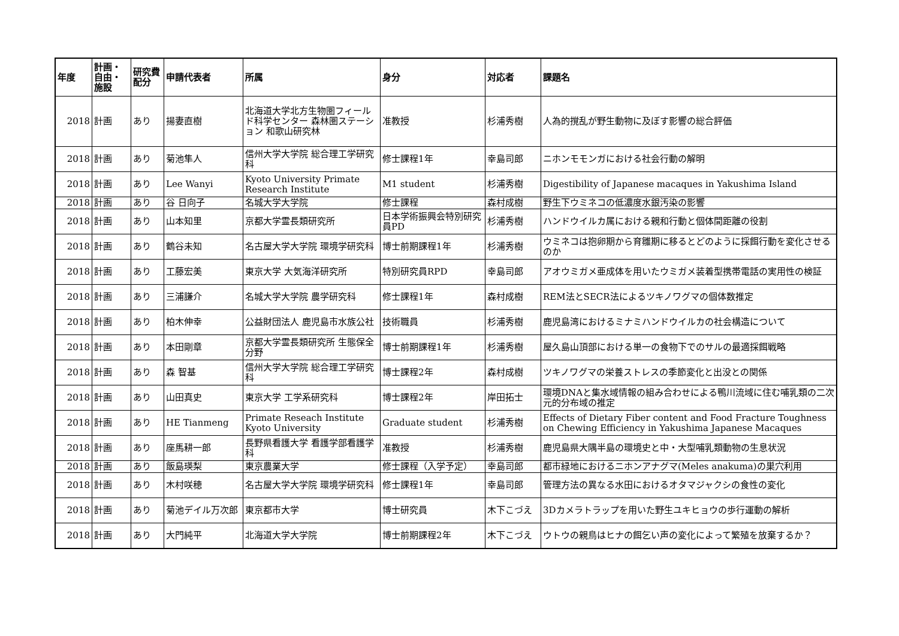| 年度 | 計画・自由・施設 | 研究費配分 | 申請代表者 | 所属 | 身分 | 対応者 | 課題名 |
| --- | --- | --- | --- | --- | --- | --- | --- |
| 2018 | 計画 | あり | 揚妻直樹 | 北海道大学北方生物圏フィールド科学センター 森林圏ステーション 和歌山研究林 | 准教授 | 杉浦秀樹 | 人為的撹乱が野生動物に及ぼす影響の総合評価 |
| 2018 | 計画 | あり | 菊池隼人 | 信州大学大学院 総合理工学研究科 | 修士課程1年 | 幸島司郎 | ニホンモモンガにおける社会行動の解明 |
| 2018 | 計画 | あり | Lee Wanyi | Kyoto University Primate Research Institute | M1 student | 杉浦秀樹 | Digestibility of Japanese macaques in Yakushima Island |
| 2018 | 計画 | あり | 谷 日向子 | 名城大学大学院 | 修士課程 | 森村成樹 | 野生下ウミネコの低濃度水銀汚染の影響 |
| 2018 | 計画 | あり | 山本知里 | 京都大学霊長類研究所 | 日本学術振興会特別研究員PD | 杉浦秀樹 | ハンドウイルカ属における親和行動と個体間距離の役割 |
| 2018 | 計画 | あり | 鶴谷未知 | 名古屋大学大学院 環境学研究科 | 博士前期課程1年 | 杉浦秀樹 | ウミネコは抱卵期から育雛期に移るとどのように採餌行動を変化させるのか |
| 2018 | 計画 | あり | 工藤宏美 | 東京大学 大気海洋研究所 | 特別研究員RPD | 幸島司郎 | アオウミガメ亜成体を用いたウミガメ装着型携帯電話の実用性の検証 |
| 2018 | 計画 | あり | 三浦謙介 | 名城大学大学院 農学研究科 | 修士課程1年 | 森村成樹 | REM法とSECR法によるツキノワグマの個体数推定 |
| 2018 | 計画 | あり | 柏木伸幸 | 公益財団法人 鹿児島市水族公社 | 技術職員 | 杉浦秀樹 | 鹿児島湾におけるミナミハンドウイルカの社会構造について |
| 2018 | 計画 | あり | 本田剛章 | 京都大学霊長類研究所 生態保全分野 | 博士前期課程1年 | 杉浦秀樹 | 屋久島山頂部における単一の食物下でのサルの最適採餌戦略 |
| 2018 | 計画 | あり | 森 智基 | 信州大学大学院 総合理工学研究科 | 博士課程2年 | 森村成樹 | ツキノワグマの栄養ストレスの季節変化と出没との関係 |
| 2018 | 計画 | あり | 山田真史 | 東京大学 工学系研究科 | 博士課程2年 | 岸田拓士 | 環境DNAと集水域情報の組み合わせによる鴨川流域に住む哺乳類の二次元的分布域の推定 |
| 2018 | 計画 | あり | HE Tianmeng | Primate Reseach Institute Kyoto University | Graduate student | 杉浦秀樹 | Effects of Dietary Fiber content and Food Fracture Toughness on Chewing Efficiency in Yakushima Japanese Macaques |
| 2018 | 計画 | あり | 座馬耕一郎 | 長野県看護大学 看護学部看護学科 | 准教授 | 杉浦秀樹 | 鹿児島県大隅半島の環境史と中・大型哺乳類動物の生息状況 |
| 2018 | 計画 | あり | 飯島瑛梨 | 東京農業大学 | 修士課程（入学予定） | 幸島司郎 | 都市緑地におけるニホンアナグマ(Meles anakuma)の巣穴利用 |
| 2018 | 計画 | あり | 木村咲穂 | 名古屋大学大学院 環境学研究科 | 修士課程1年 | 幸島司郎 | 管理方法の異なる水田におけるオタマジャクシの食性の変化 |
| 2018 | 計画 | あり | 菊池デイル万次郎 | 東京都市大学 | 博士研究員 | 木下こづえ | 3Dカメラトラップを用いた野生ユキヒョウの歩行運動の解析 |
| 2018 | 計画 | あり | 大門純平 | 北海道大学大学院 | 博士前期課程2年 | 木下こづえ | ウトウの親鳥はヒナの餌乞い声の変化によって繁殖を放棄するか？ |